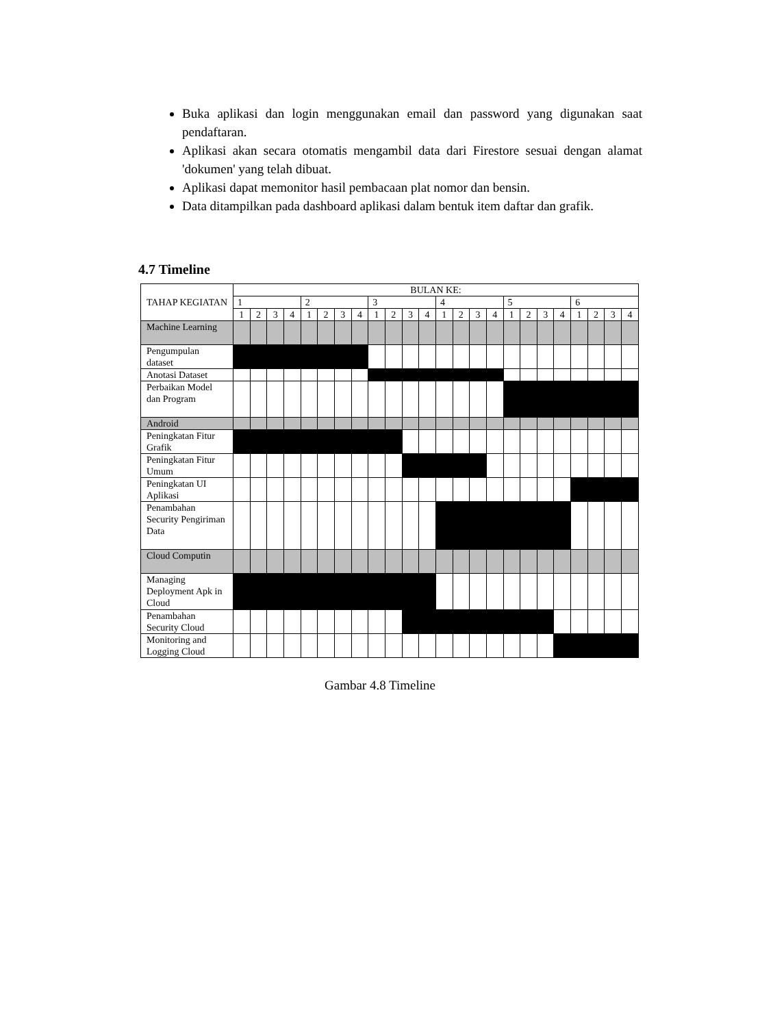Buka aplikasi dan login menggunakan email dan password yang digunakan saat pendaftaran.
Aplikasi akan secara otomatis mengambil data dari Firestore sesuai dengan alamat 'dokumen' yang telah dibuat.
Aplikasi dapat memonitor hasil pembacaan plat nomor dan bensin.
Data ditampilkan pada dashboard aplikasi dalam bentuk item daftar dan grafik.
4.7 Timeline
| TAHAP KEGIATAN | BULAN KE: | | | | | | | | | | | | | | | | | | | | | | | |
| --- | --- | --- | --- | --- | --- | --- | --- | --- | --- | --- | --- | --- | --- | --- | --- | --- | --- | --- | --- | --- | --- | --- | --- | --- |
| | 1 | | | | 2 | | | | 3 | | | | 4 | | | | 5 | | | | 6 | | | |
| | 1 | 2 | 3 | 4 | 1 | 2 | 3 | 4 | 1 | 2 | 3 | 4 | 1 | 2 | 3 | 4 | 1 | 2 | 3 | 4 | 1 | 2 | 3 | 4 |
| Machine Learning | | | | | | | | | | | | | | | | | | | | | | | | |
| Pengumpulan dataset | | | | | | | | | | | | | | | | | | | | | | | | |
| Anotasi Dataset | | | | | | | | | | | | | | | | | | | | | | | | |
| Perbaikan Model dan Program | | | | | | | | | | | | | | | | | | | | | | | | |
| Android | | | | | | | | | | | | | | | | | | | | | | | | |
| Peningkatan Fitur Grafik | | | | | | | | | | | | | | | | | | | | | | | | |
| Peningkatan Fitur Umum | | | | | | | | | | | | | | | | | | | | | | | | |
| Peningkatan UI Aplikasi | | | | | | | | | | | | | | | | | | | | | | | | |
| Penambahan Security Pengiriman Data | | | | | | | | | | | | | | | | | | | | | | | | |
| Cloud Computin | | | | | | | | | | | | | | | | | | | | | | | | |
| Managing Deployment Apk in Cloud | | | | | | | | | | | | | | | | | | | | | | | | |
| Penambahan Security Cloud | | | | | | | | | | | | | | | | | | | | | | | | |
| Monitoring and Logging Cloud | | | | | | | | | | | | | | | | | | | | | | | | |
Gambar 4.8 Timeline